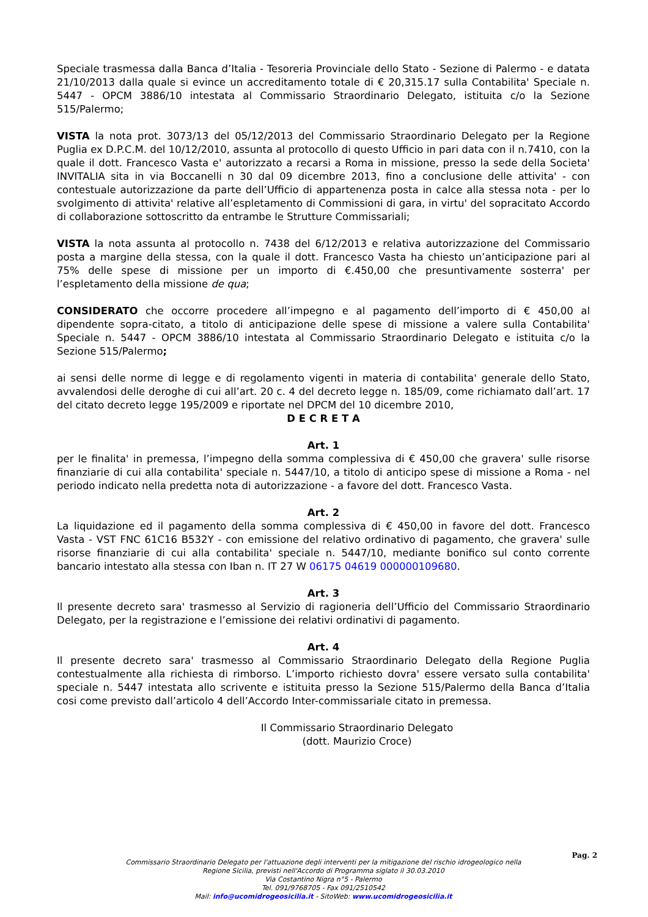Speciale trasmessa dalla Banca d’Italia - Tesoreria Provinciale dello Stato - Sezione di Palermo - e datata 21/10/2013 dalla quale si evince un accreditamento totale di € 20,315.17 sulla Contabilita' Speciale n. 5447 - OPCM 3886/10 intestata al Commissario Straordinario Delegato, istituita c/o la Sezione 515/Palermo;
VISTA la nota prot. 3073/13 del 05/12/2013 del Commissario Straordinario Delegato per la Regione Puglia ex D.P.C.M. del 10/12/2010, assunta al protocollo di questo Ufficio in pari data con il n.7410, con la quale il dott. Francesco Vasta e' autorizzato a recarsi a Roma in missione, presso la sede della Societa' INVITALIA sita in via Boccanelli n 30 dal 09 dicembre 2013, fino a conclusione delle attivita' - con contestuale autorizzazione da parte dell’Ufficio di appartenenza posta in calce alla stessa nota - per lo svolgimento di attivita' relative all’espletamento di Commissioni di gara, in virtu' del sopracitato Accordo di collaborazione sottoscritto da entrambe le Strutture Commissariali;
VISTA la nota assunta al protocollo n. 7438 del 6/12/2013 e relativa autorizzazione del Commissario posta a margine della stessa, con la quale il dott. Francesco Vasta ha chiesto un’anticipazione pari al 75% delle spese di missione per un importo di €.450,00 che presuntivamente sosterra' per l’espletamento della missione de qua;
CONSIDERATO che occorre procedere all’impegno e al pagamento dell’importo di € 450,00 al dipendente sopra-citato, a titolo di anticipazione delle spese di missione a valere sulla Contabilita' Speciale n. 5447 - OPCM 3886/10 intestata al Commissario Straordinario Delegato e istituita c/o la Sezione 515/Palermo;
ai sensi delle norme di legge e di regolamento vigenti in materia di contabilita' generale dello Stato, avvalendosi delle deroghe di cui all’art. 20 c. 4 del decreto legge n. 185/09, come richiamato dall’art. 17 del citato decreto legge 195/2009 e riportate nel DPCM del 10 dicembre 2010,
D E C R E T A
Art. 1
per le finalita' in premessa, l’impegno della somma complessiva di € 450,00 che gravera' sulle risorse finanziarie di cui alla contabilita' speciale n. 5447/10, a titolo di anticipo spese di missione a Roma - nel periodo indicato nella predetta nota di autorizzazione - a favore del dott. Francesco Vasta.
Art. 2
La liquidazione ed il pagamento della somma complessiva di € 450,00 in favore del dott. Francesco Vasta - VST FNC 61C16 B532Y - con emissione del relativo ordinativo di pagamento, che gravera' sulle risorse finanziarie di cui alla contabilita' speciale n. 5447/10, mediante bonifico sul conto corrente bancario intestato alla stessa con Iban n. IT 27 W 06175 04619 000000109680.
Art. 3
Il presente decreto sara' trasmesso al Servizio di ragioneria dell’Ufficio del Commissario Straordinario Delegato, per la registrazione e l’emissione dei relativi ordinativi di pagamento.
Art. 4
Il presente decreto sara' trasmesso al Commissario Straordinario Delegato della Regione Puglia contestualmente alla richiesta di rimborso. L’importo richiesto dovra' essere versato sulla contabilita' speciale n. 5447 intestata allo scrivente e istituita presso la Sezione 515/Palermo della Banca d’Italia cosi come previsto dall’articolo 4 dell’Accordo Inter-commissariale citato in premessa.
Il Commissario Straordinario Delegato
(dott. Maurizio Croce)
Pag. 2
Commissario Straordinario Delegato per l'attuazione degli interventi per la mitigazione del rischio idrogeologico nella
Regione Sicilia, previsti nell'Accordo di Programma siglato il 30.03.2010
Via Costantino Nigra n°5 - Palermo
Tel. 091/9768705 - Fax 091/2510542
Mail: info@ucomidrogeosicilia.it - SitoWeb: www.ucomidrogeosicilia.it